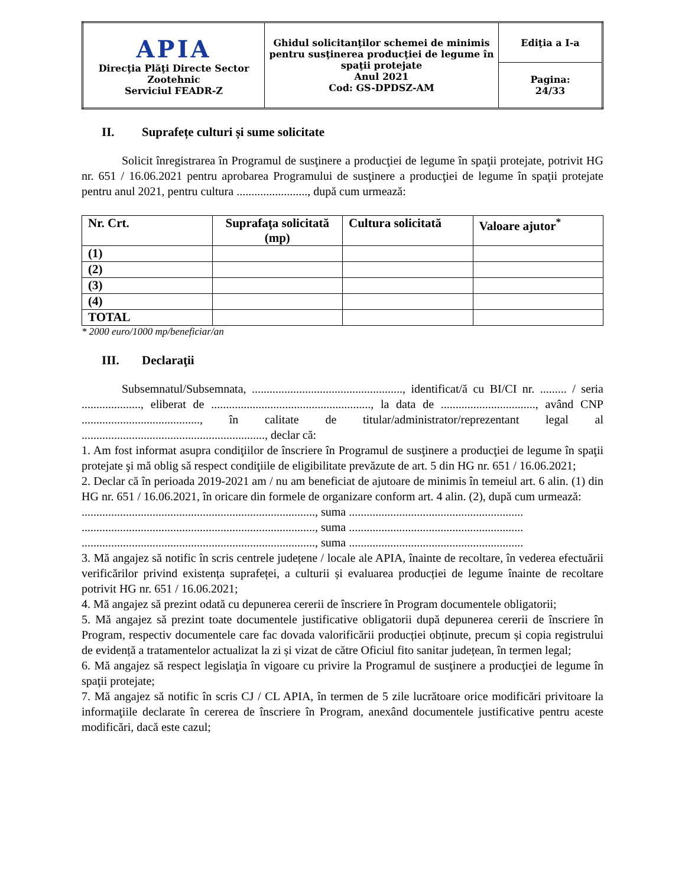| APIA Direcţia Plăţi Directe Sector Zootehnic Serviciul FEADR-Z | Ghidul solicitanţilor schemei de minimis pentru susţinerea producţiei de legume în spaţii protejate Anul 2021 Cod: GS-DPDSZ-AM | Ediţia a I-a |
| | | Pagina: 24/33 |
II. Suprafețe culturi și sume solicitate
Solicit înregistrarea în Programul de susţinere a producţiei de legume în spaţii protejate, potrivit HG nr. 651 / 16.06.2021 pentru aprobarea Programului de susţinere a producţiei de legume în spaţii protejate pentru anul 2021, pentru cultura ........................, după cum urmează:
| Nr. Crt. | Suprafaţa solicitată (mp) | Cultura solicitată | Valoare ajutor<sup>*</sup> |
| --- | --- | --- | --- |
| (1) | | | |
| (2) | | | |
| (3) | | | |
| (4) | | | |
| TOTAL | | | |
* 2000 euro/1000 mp/beneficiar/an
III. Declaraţii
Subsemnatul/Subsemnata, ..................................................., identificat/ă cu BI/CI nr. ......... / seria ...................., eliberat de ......................................................, la data de ................................, având CNP ........................................, în calitate de titular/administrator/reprezentant legal al .............................................................., declar că:
1. Am fost informat asupra condiţiilor de înscriere în Programul de susţinere a producţiei de legume în spaţii protejate şi mă oblig să respect condiţiile de eligibilitate prevăzute de art. 5 din HG nr. 651 / 16.06.2021;
2. Declar că în perioada 2019-2021 am / nu am beneficiat de ajutoare de minimis în temeiul art. 6 alin. (1) din HG nr. 651 / 16.06.2021, în oricare din formele de organizare conform art. 4 alin. (2), după cum urmează:
..............................................................................., suma ...........................................................
..............................................................................., suma ...........................................................
..............................................................................., suma ...........................................................
3. Mă angajez să notific în scris centrele județene / locale ale APIA, înainte de recoltare, în vederea efectuării verificărilor privind existența suprafeței, a culturii și evaluarea producției de legume înainte de recoltare potrivit HG nr. 651 / 16.06.2021;
4. Mă angajez să prezint odată cu depunerea cererii de înscriere în Program documentele obligatorii;
5. Mă angajez să prezint toate documentele justificative obligatorii după depunerea cererii de înscriere în Program, respectiv documentele care fac dovada valorificării producției obținute, precum și copia registrului de evidență a tratamentelor actualizat la zi și vizat de către Oficiul fito sanitar județean, în termen legal;
6. Mă angajez să respect legislaţia în vigoare cu privire la Programul de susţinere a producţiei de legume în spaţii protejate;
7. Mă angajez să notific în scris CJ / CL APIA, în termen de 5 zile lucrătoare orice modificări privitoare la informaţiile declarate în cererea de înscriere în Program, anexând documentele justificative pentru aceste modificări, dacă este cazul;